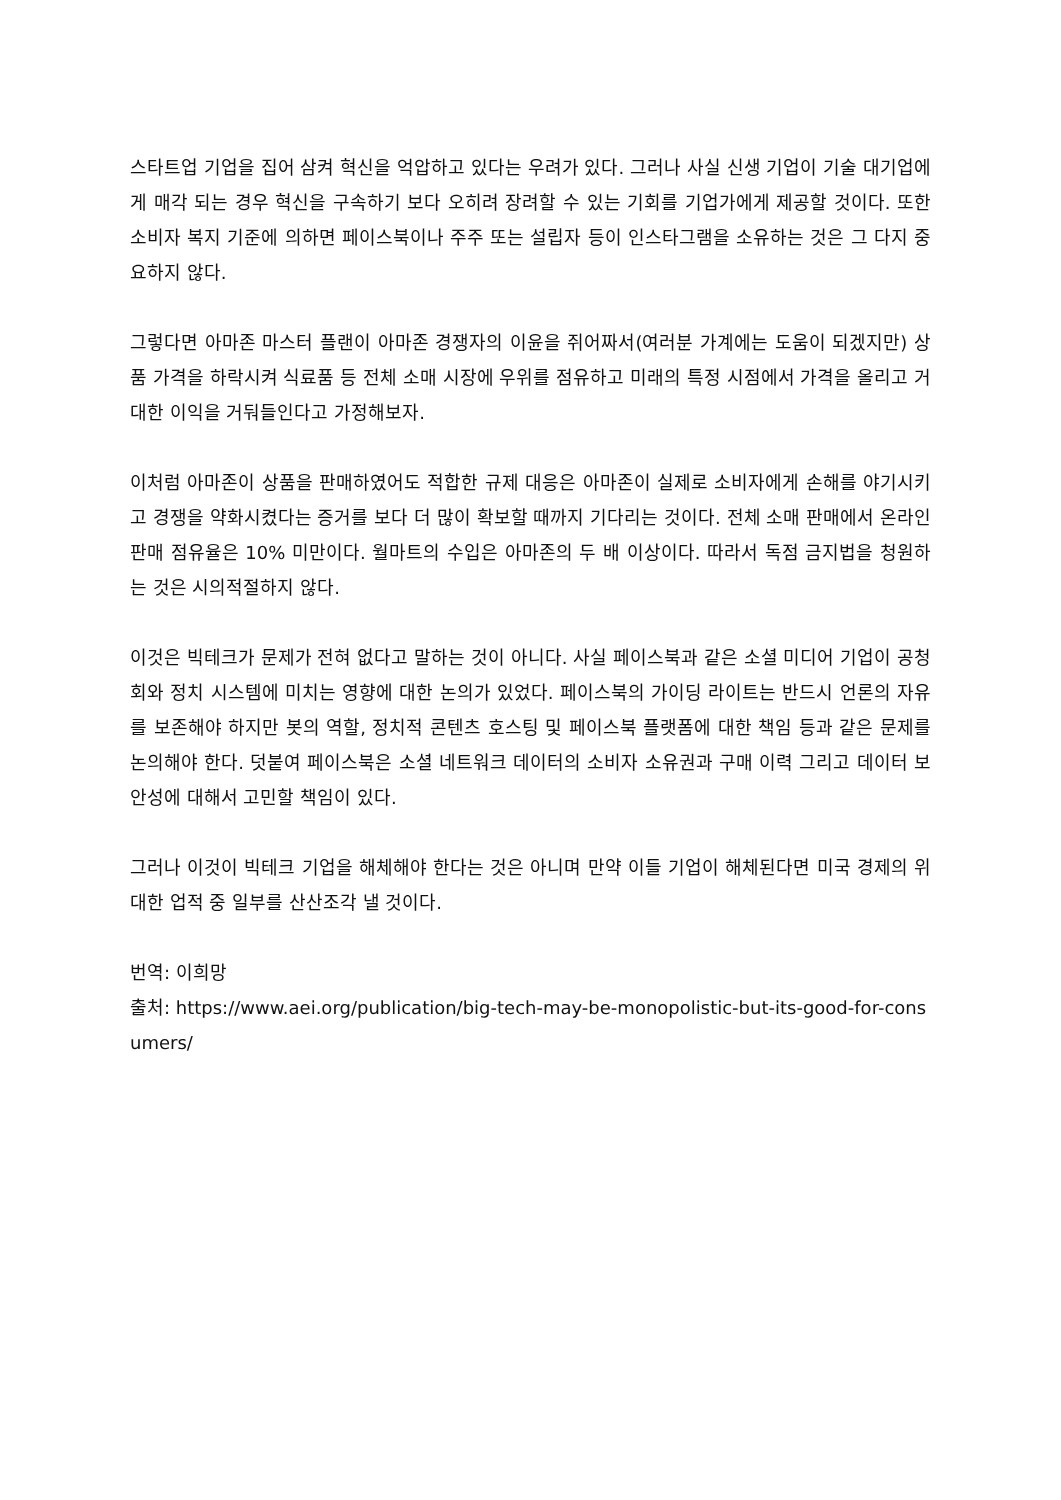스타트업 기업을 집어 삼켜 혁신을 억압하고 있다는 우려가 있다. 그러나 사실 신생 기업이 기술 대기업에게 매각 되는 경우 혁신을 구속하기 보다 오히려 장려할 수 있는 기회를 기업가에게 제공할 것이다. 또한 소비자 복지 기준에 의하면 페이스북이나 주주 또는 설립자 등이 인스타그램을 소유하는 것은 그 다지 중요하지 않다.
그렇다면 아마존 마스터 플랜이 아마존 경쟁자의 이윤을 쥐어짜서(여러분 가계에는 도움이 되겠지만) 상품 가격을 하락시켜 식료품 등 전체 소매 시장에 우위를 점유하고 미래의 특정 시점에서 가격을 올리고 거대한 이익을 거둬들인다고 가정해보자.
이처럼 아마존이 상품을 판매하였어도 적합한 규제 대응은 아마존이 실제로 소비자에게 손해를 야기시키고 경쟁을 약화시켰다는 증거를 보다 더 많이 확보할 때까지 기다리는 것이다. 전체 소매 판매에서 온라인 판매 점유율은 10% 미만이다. 월마트의 수입은 아마존의 두 배 이상이다. 따라서 독점 금지법을 청원하는 것은 시의적절하지 않다.
이것은 빅테크가 문제가 전혀 없다고 말하는 것이 아니다. 사실 페이스북과 같은 소셜 미디어 기업이 공청회와 정치 시스템에 미치는 영향에 대한 논의가 있었다. 페이스북의 가이딩 라이트는 반드시 언론의 자유를 보존해야 하지만 봇의 역할, 정치적 콘텐츠 호스팅 및 페이스북 플랫폼에 대한 책임 등과 같은 문제를 논의해야 한다. 덧붙여 페이스북은 소셜 네트워크 데이터의 소비자 소유권과 구매 이력 그리고 데이터 보안성에 대해서 고민할 책임이 있다.
그러나 이것이 빅테크 기업을 해체해야 한다는 것은 아니며 만약 이들 기업이 해체된다면 미국 경제의 위대한 업적 중 일부를 산산조각 낼 것이다.
번역: 이희망
출처: https://www.aei.org/publication/big-tech-may-be-monopolistic-but-its-good-for-consumers/